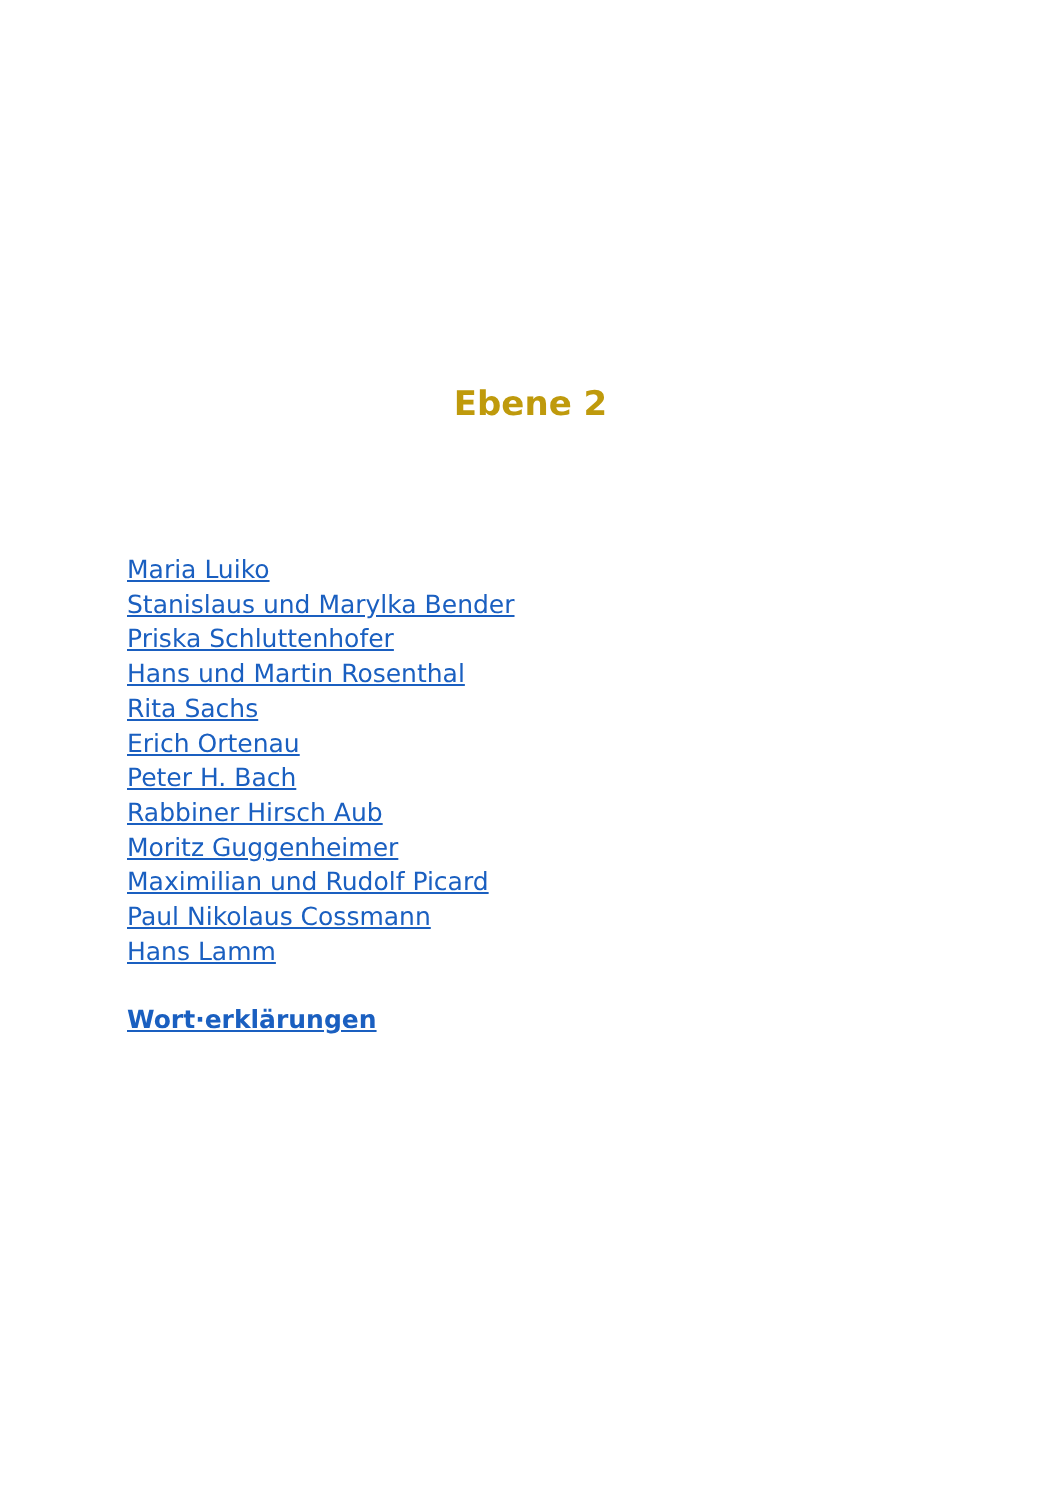Ebene 2
Maria Luiko
Stanislaus und Marylka Bender
Priska Schluttenhofer
Hans und Martin Rosenthal
Rita Sachs
Erich Ortenau
Peter H. Bach
Rabbiner Hirsch Aub
Moritz Guggenheimer
Maximilian und Rudolf Picard
Paul Nikolaus Cossmann
Hans Lamm
Wort·erklärungen